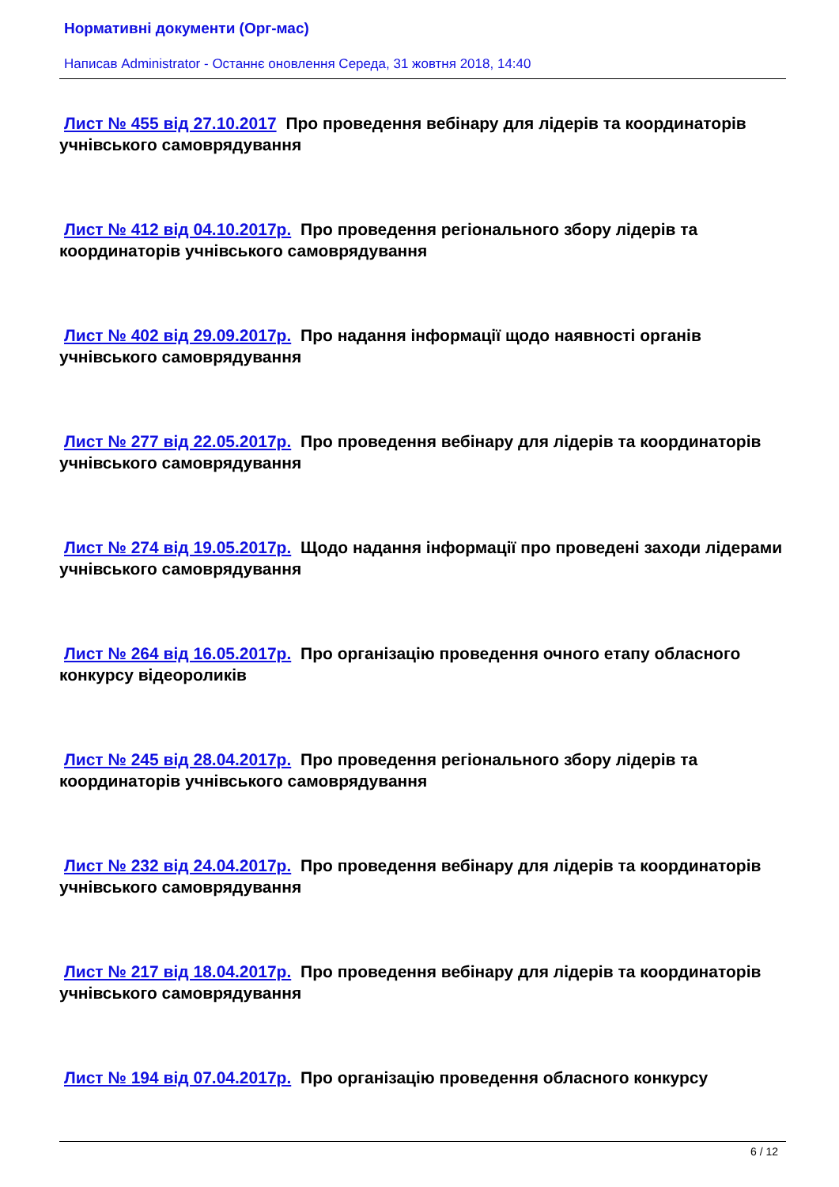Нормативні документи (Орг-мас)
Написав Administrator - Останнє оновлення Середа, 31 жовтня 2018, 14:40
Лист № 455 від 27.10.2017 Про проведення вебінару для лідерів та координаторів учнівського самоврядування
Лист № 412 від 04.10.2017р. Про проведення регіонального збору лідерів та координаторів учнівського самоврядування
Лист № 402 від 29.09.2017р. Про надання інформації щодо наявності органів учнівського самоврядування
Лист № 277 від 22.05.2017р. Про проведення вебінару для лідерів та координаторів учнівського самоврядування
Лист № 274 від 19.05.2017р. Щодо надання інформації про проведені заходи лідерами учнівського самоврядування
Лист № 264 від 16.05.2017р. Про організацію проведення очного етапу обласного конкурсу відеороликів
Лист № 245 від 28.04.2017р. Про проведення регіонального збору лідерів та координаторів учнівського самоврядування
Лист № 232 від 24.04.2017р. Про проведення вебінару для лідерів та координаторів учнівського самоврядування
Лист № 217 від 18.04.2017р. Про проведення вебінару для лідерів та координаторів учнівського самоврядування
Лист № 194 від 07.04.2017р. Про організацію проведення обласного конкурсу
6 / 12